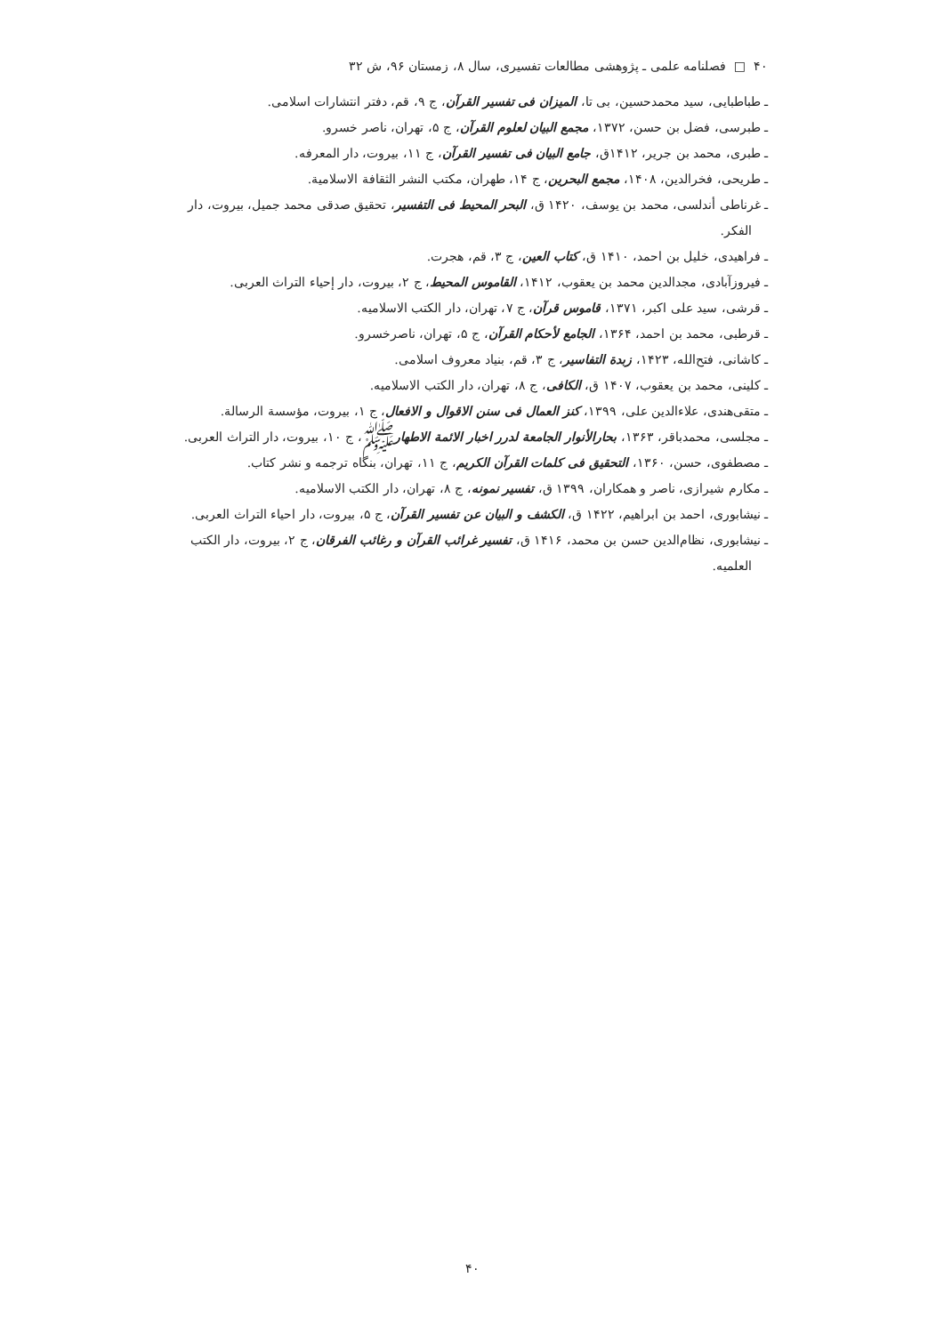۴۰ □ فصلنامه علمی ـ پژوهشی مطالعات تفسیری، سال ۸، زمستان ۹۶، ش ۳۲
ـ طباطبایی، سید محمدحسین، بی تا، المیزان فی تفسیر القرآن، ج ۹، قم، دفتر انتشارات اسلامی.
ـ طبرسی، فضل بن حسن، ۱۳۷۲، مجمع البیان لعلوم القرآن، ج ۵، تهران، ناصر خسرو.
ـ طبری، محمد بن جریر، ۱۴۱۲ق، جامع البیان فی تفسیر القرآن، ج ۱۱، بیروت، دار المعرفه.
ـ طریحی، فخرالدین، ۱۴۰۸، مجمع البحرین، ج ۱۴، طهران، مکتب النشر الثقافة الاسلامیة.
ـ غرناطی أندلسی، محمد بن یوسف، ۱۴۲۰ ق، البحر المحیط فی التفسیر، تحقیق صدقی محمد جمیل، بیروت، دار الفکر.
ـ فراهیدی، خلیل بن احمد، ۱۴۱۰ ق، کتاب العین، ج ۳، قم، هجرت.
ـ فیروزآبادی، مجدالدین محمد بن یعقوب، ۱۴۱۲، القاموس المحیط، ج ۲، بیروت، دار إحیاء التراث العربی.
ـ قرشی، سید علی اکبر، ۱۳۷۱، قاموس قرآن، ج ۷، تهران، دار الکتب الاسلامیه.
ـ قرطبی، محمد بن احمد، ۱۳۶۴، الجامع لأحکام القرآن، ج ۵، تهران، ناصرخسرو.
ـ کاشانی، فتح‌الله، ۱۴۲۳، زبدة التفاسیر، ج ۳، قم، بنیاد معروف اسلامی.
ـ کلینی، محمد بن یعقوب، ۱۴۰۷ ق، الکافی، ج ۸، تهران، دار الکتب الاسلامیه.
ـ متقی‌هندی، علاءالدین علی، ۱۳۹۹، کنز العمال فی سنن الاقوال و الافعال، ج ۱، بیروت، مؤسسة الرسالة.
ـ مجلسی، محمدباقر، ۱۳۶۳، بحارالأنوار الجامعة لدرر اخبار الائمة الاطهارﷺ، ج ۱۰، بیروت، دار التراث العربی.
ـ مصطفوی، حسن، ۱۳۶۰، التحقیق فی کلمات القرآن الکریم، ج ۱۱، تهران، بنگاه ترجمه و نشر کتاب.
ـ مکارم شیرازی، ناصر و همکاران، ۱۳۹۹ ق، تفسیر نمونه، ج ۸، تهران، دار الکتب الاسلامیه.
ـ نیشابوری، احمد بن ابراهیم، ۱۴۲۲ ق، الکشف و البیان عن تفسیر القرآن، ج ۵، بیروت، دار احیاء التراث العربی.
ـ نیشابوری، نظام‌الدین حسن بن محمد، ۱۴۱۶ ق، تفسیر غرائب القرآن و رغائب الفرقان، ج ۲، بیروت، دار الکتب العلمیه.
۴۰